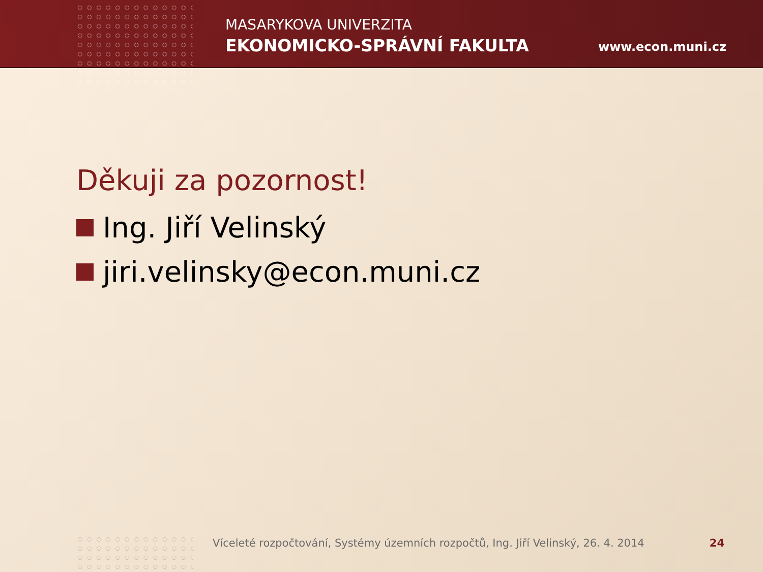MASARYKOVA UNIVERZITA
EKONOMICKO-SPRÁVNÍ FAKULTA www.econ.muni.cz
Děkuji za pozornost!
Ing. Jiří Velinský
jiri.velinsky@econ.muni.cz
Víceleté rozpočtování, Systémy územních rozpočtů, Ing. Jiří Velinský, 26. 4. 2014
24